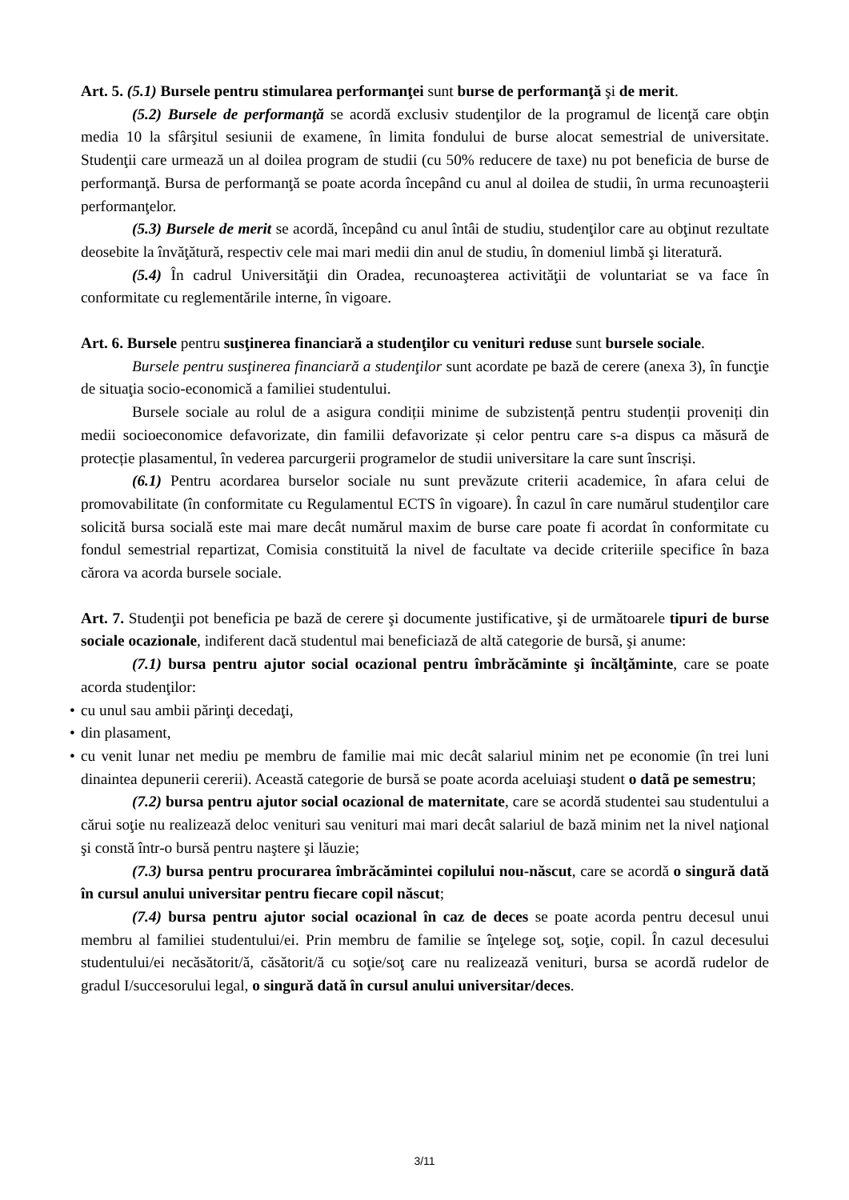Art. 5. (5.1) Bursele pentru stimularea performanţei sunt burse de performanţă şi de merit.
(5.2) Bursele de performanţă se acordă exclusiv studenţilor de la programul de licenţă care obţin media 10 la sfârşitul sesiunii de examene, în limita fondului de burse alocat semestrial de universitate. Studenţii care urmează un al doilea program de studii (cu 50% reducere de taxe) nu pot beneficia de burse de performanţă. Bursa de performanţă se poate acorda începând cu anul al doilea de studii, în urma recunoaşterii performanţelor.
(5.3) Bursele de merit se acordă, începând cu anul întâi de studiu, studenţilor care au obţinut rezultate deosebite la învăţătură, respectiv cele mai mari medii din anul de studiu, în domeniul limbă şi literatură.
(5.4) În cadrul Universităţii din Oradea, recunoaşterea activităţii de voluntariat se va face în conformitate cu reglementările interne, în vigoare.
Art. 6. Bursele pentru susţinerea financiară a studenţilor cu venituri reduse sunt bursele sociale.
Bursele pentru susţinerea financiară a studenţilor sunt acordate pe bază de cerere (anexa 3), în funcţie de situaţia socio-economică a familiei studentului.
Bursele sociale au rolul de a asigura condiții minime de subzistență pentru studenții proveniți din medii socioeconomice defavorizate, din familii defavorizate și celor pentru care s-a dispus ca măsură de protecție plasamentul, în vederea parcurgerii programelor de studii universitare la care sunt înscriși.
(6.1) Pentru acordarea burselor sociale nu sunt prevăzute criterii academice, în afara celui de promovabilitate (în conformitate cu Regulamentul ECTS în vigoare). În cazul în care numărul studenţilor care solicită bursa socială este mai mare decât numărul maxim de burse care poate fi acordat în conformitate cu fondul semestrial repartizat, Comisia constituită la nivel de facultate va decide criteriile specifice în baza cărora va acorda bursele sociale.
Art. 7. Studenţii pot beneficia pe bază de cerere şi documente justificative, şi de următoarele tipuri de burse sociale ocazionale, indiferent dacă studentul mai beneficiază de altă categorie de bursã, şi anume:
(7.1) bursa pentru ajutor social ocazional pentru îmbrăcăminte şi încălţăminte, care se poate acorda studenţilor:
• cu unul sau ambii părinţi decedaţi,
• din plasament,
• cu venit lunar net mediu pe membru de familie mai mic decât salariul minim net pe economie (în trei luni dinaintea depunerii cererii). Această categorie de bursă se poate acorda aceluiaşi student o datã pe semestru;
(7.2) bursa pentru ajutor social ocazional de maternitate, care se acordă studentei sau studentului a cărui soţie nu realizează deloc venituri sau venituri mai mari decât salariul de bază minim net la nivel naţional şi constă într-o bursă pentru naştere şi lăuzie;
(7.3) bursa pentru procurarea îmbrăcămintei copilului nou-născut, care se acordă o singură dată în cursul anului universitar pentru fiecare copil născut;
(7.4) bursa pentru ajutor social ocazional în caz de deces se poate acorda pentru decesul unui membru al familiei studentului/ei. Prin membru de familie se înţelege soţ, soţie, copil. În cazul decesului studentului/ei necăsătorit/ă, căsătorit/ă cu soţie/soţ care nu realizează venituri, bursa se acordă rudelor de gradul I/succesorului legal, o singură dată în cursul anului universitar/deces.
3/11